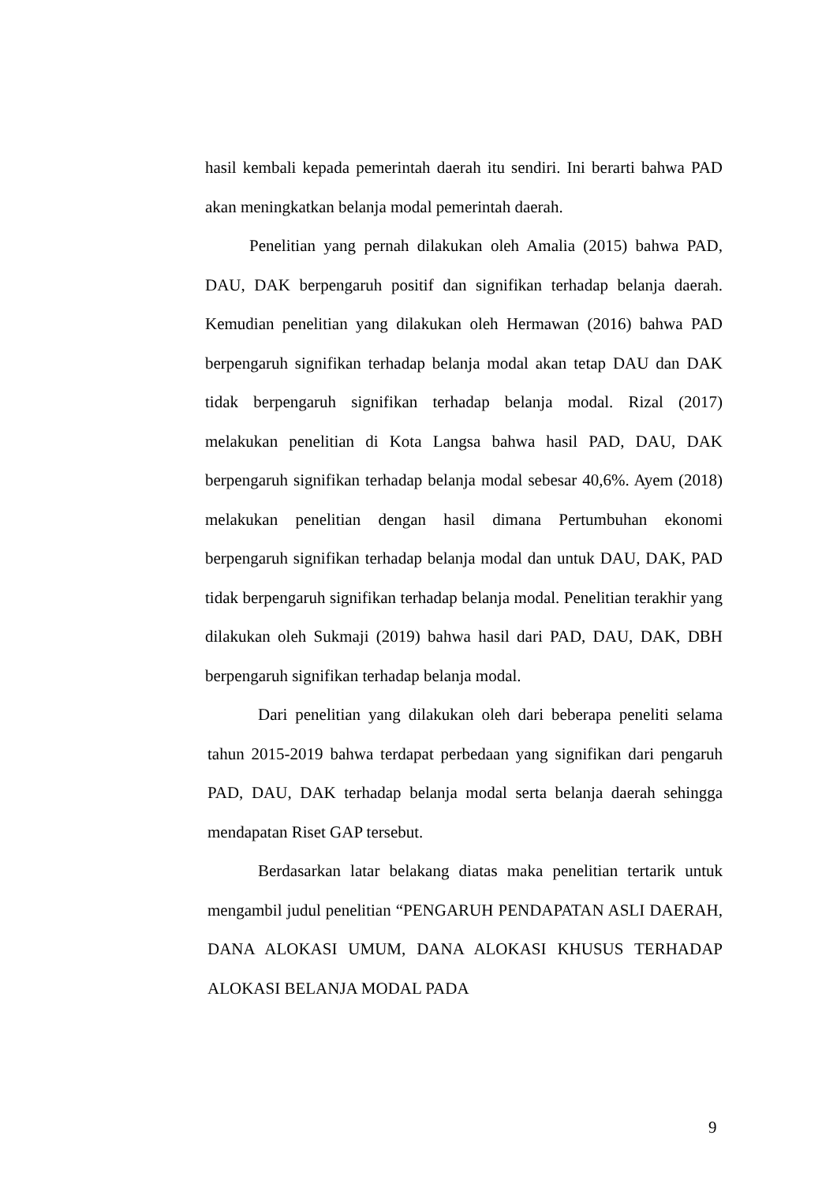hasil kembali kepada pemerintah daerah itu sendiri. Ini berarti bahwa PAD akan meningkatkan belanja modal pemerintah daerah.
Penelitian yang pernah dilakukan oleh Amalia (2015) bahwa PAD, DAU, DAK berpengaruh positif dan signifikan terhadap belanja daerah. Kemudian penelitian yang dilakukan oleh Hermawan (2016) bahwa PAD berpengaruh signifikan terhadap belanja modal akan tetap DAU dan DAK tidak berpengaruh signifikan terhadap belanja modal. Rizal (2017) melakukan penelitian di Kota Langsa bahwa hasil PAD, DAU, DAK berpengaruh signifikan terhadap belanja modal sebesar 40,6%. Ayem (2018) melakukan penelitian dengan hasil dimana Pertumbuhan ekonomi berpengaruh signifikan terhadap belanja modal dan untuk DAU, DAK, PAD tidak berpengaruh signifikan terhadap belanja modal. Penelitian terakhir yang dilakukan oleh Sukmaji (2019) bahwa hasil dari PAD, DAU, DAK, DBH berpengaruh signifikan terhadap belanja modal.
Dari penelitian yang dilakukan oleh dari beberapa peneliti selama tahun 2015-2019 bahwa terdapat perbedaan yang signifikan dari pengaruh PAD, DAU, DAK terhadap belanja modal serta belanja daerah sehingga mendapatan Riset GAP tersebut.
Berdasarkan latar belakang diatas maka penelitian tertarik untuk mengambil judul penelitian “PENGARUH PENDAPATAN ASLI DAERAH, DANA ALOKASI UMUM, DANA ALOKASI KHUSUS TERHADAP ALOKASI BELANJA MODAL PADA
9